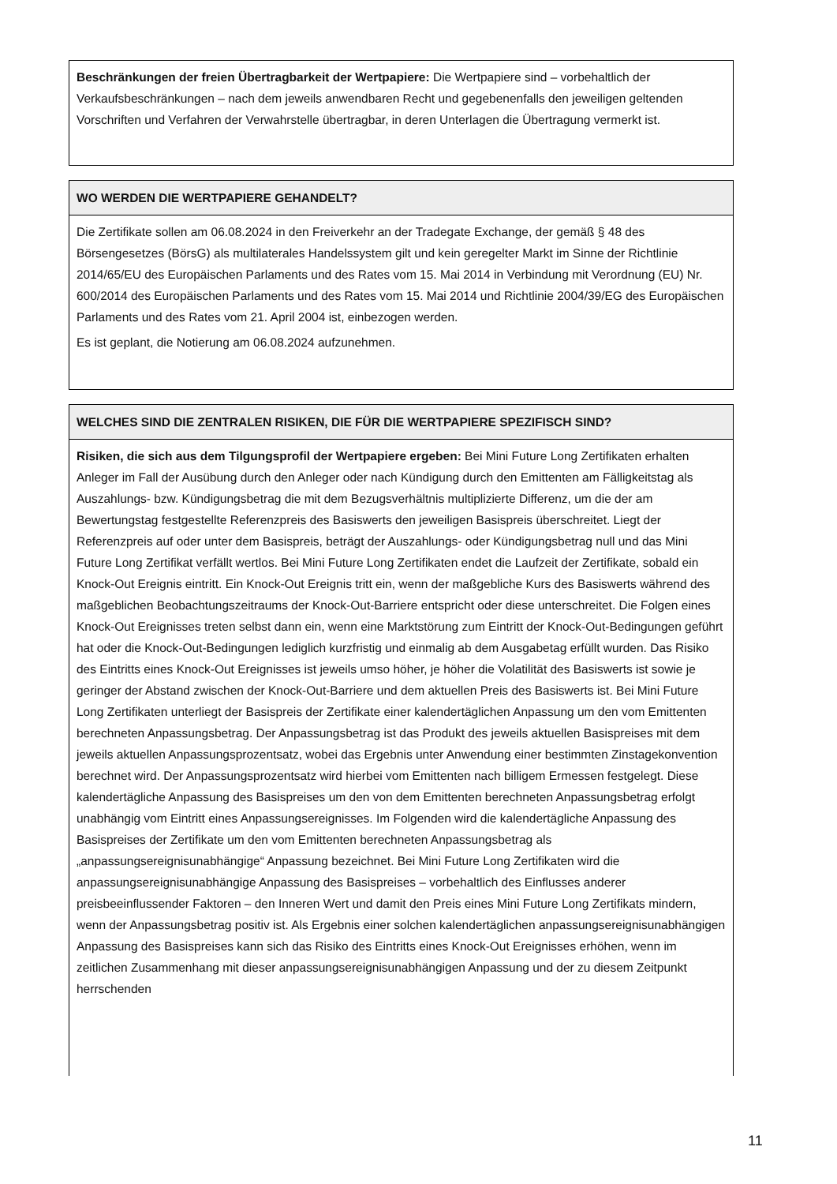Beschränkungen der freien Übertragbarkeit der Wertpapiere: Die Wertpapiere sind – vorbehaltlich der Verkaufsbeschränkungen – nach dem jeweils anwendbaren Recht und gegebenenfalls den jeweiligen geltenden Vorschriften und Verfahren der Verwahrstelle übertragbar, in deren Unterlagen die Übertragung vermerkt ist.
WO WERDEN DIE WERTPAPIERE GEHANDELT?
Die Zertifikate sollen am 06.08.2024 in den Freiverkehr an der Tradegate Exchange, der gemäß § 48 des Börsengesetzes (BörsG) als multilaterales Handelssystem gilt und kein geregelter Markt im Sinne der Richtlinie 2014/65/EU des Europäischen Parlaments und des Rates vom 15. Mai 2014 in Verbindung mit Verordnung (EU) Nr. 600/2014 des Europäischen Parlaments und des Rates vom 15. Mai 2014 und Richtlinie 2004/39/EG des Europäischen Parlaments und des Rates vom 21. April 2004 ist, einbezogen werden.
Es ist geplant, die Notierung am 06.08.2024 aufzunehmen.
WELCHES SIND DIE ZENTRALEN RISIKEN, DIE FÜR DIE WERTPAPIERE SPEZIFISCH SIND?
Risiken, die sich aus dem Tilgungsprofil der Wertpapiere ergeben: Bei Mini Future Long Zertifikaten erhalten Anleger im Fall der Ausübung durch den Anleger oder nach Kündigung durch den Emittenten am Fälligkeitstag als Auszahlungs- bzw. Kündigungsbetrag die mit dem Bezugsverhältnis multiplizierte Differenz, um die der am Bewertungstag festgestellte Referenzpreis des Basiswerts den jeweiligen Basispreis überschreitet. Liegt der Referenzpreis auf oder unter dem Basispreis, beträgt der Auszahlungs- oder Kündigungsbetrag null und das Mini Future Long Zertifikat verfällt wertlos. Bei Mini Future Long Zertifikaten endet die Laufzeit der Zertifikate, sobald ein Knock-Out Ereignis eintritt. Ein Knock-Out Ereignis tritt ein, wenn der maßgebliche Kurs des Basiswerts während des maßgeblichen Beobachtungszeitraums der Knock-Out-Barriere entspricht oder diese unterschreitet. Die Folgen eines Knock-Out Ereignisses treten selbst dann ein, wenn eine Marktstörung zum Eintritt der Knock-Out-Bedingungen geführt hat oder die Knock-Out-Bedingungen lediglich kurzfristig und einmalig ab dem Ausgabetag erfüllt wurden. Das Risiko des Eintritts eines Knock-Out Ereignisses ist jeweils umso höher, je höher die Volatilität des Basiswerts ist sowie je geringer der Abstand zwischen der Knock-Out-Barriere und dem aktuellen Preis des Basiswerts ist. Bei Mini Future Long Zertifikaten unterliegt der Basispreis der Zertifikate einer kalendertäglichen Anpassung um den vom Emittenten berechneten Anpassungsbetrag. Der Anpassungsbetrag ist das Produkt des jeweils aktuellen Basispreises mit dem jeweils aktuellen Anpassungsprozentsatz, wobei das Ergebnis unter Anwendung einer bestimmten Zinstagekonvention berechnet wird. Der Anpassungsprozentsatz wird hierbei vom Emittenten nach billigem Ermessen festgelegt. Diese kalendertägliche Anpassung des Basispreises um den von dem Emittenten berechneten Anpassungsbetrag erfolgt unabhängig vom Eintritt eines Anpassungsereignisses. Im Folgenden wird die kalendertägliche Anpassung des Basispreises der Zertifikate um den vom Emittenten berechneten Anpassungsbetrag als „anpassungsereignisunabhängige“ Anpassung bezeichnet. Bei Mini Future Long Zertifikaten wird die anpassungsereignisunabhängige Anpassung des Basispreises – vorbehaltlich des Einflusses anderer preisbeeinflussender Faktoren – den Inneren Wert und damit den Preis eines Mini Future Long Zertifikats mindern, wenn der Anpassungsbetrag positiv ist. Als Ergebnis einer solchen kalendertäglichen anpassungsereignisunabhängigen Anpassung des Basispreises kann sich das Risiko des Eintritts eines Knock-Out Ereignisses erhöhen, wenn im zeitlichen Zusammenhang mit dieser anpassungsereignisunabhängigen Anpassung und der zu diesem Zeitpunkt herrschenden
11